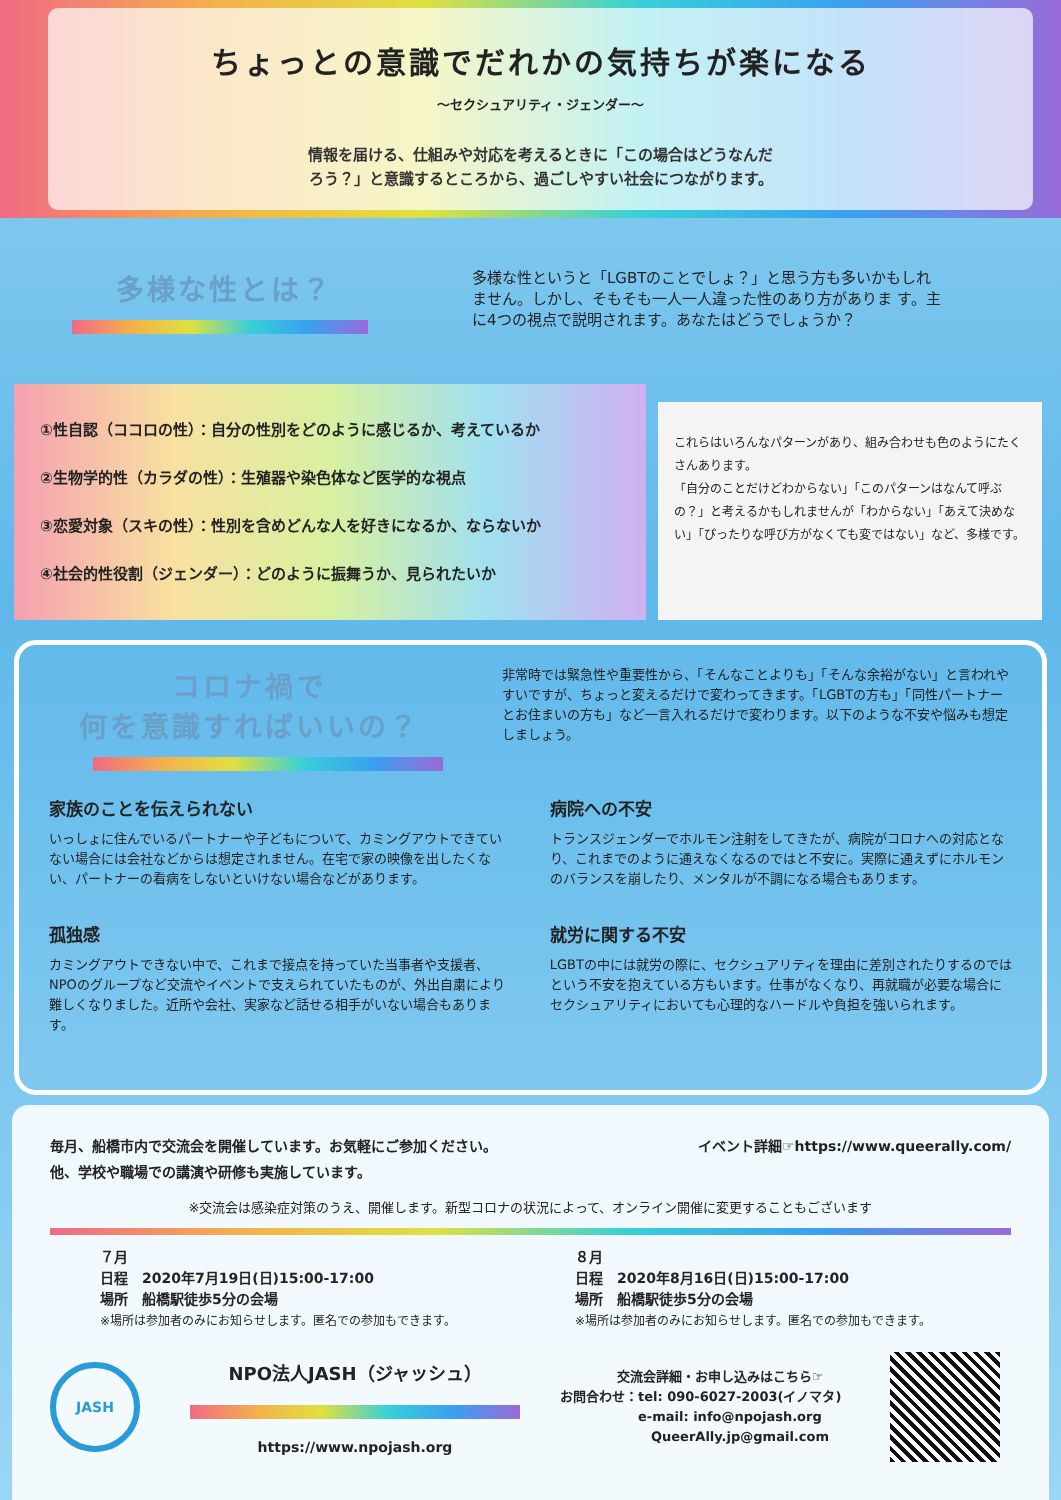ちょっとの意識でだれかの気持ちが楽になる
〜セクシュアリティ・ジェンダー〜
情報を届ける、仕組みや対応を考えるときに「この場合はどうなんだ
ろう？」と意識するところから、過ごしやすい社会につながります。
多様な性とは？
多様な性というと「LGBTのことでしょ？」と思う方も多いかもしれません。しかし、そもそも一人一人違った性のあり方がありま す。主に4つの視点で説明されます。あなたはどうでしょうか？
①性自認（ココロの性）：自分の性別をどのように感じるか、考えているか
②生物学的性（カラダの性）：生殖器や染色体など医学的な視点
③恋愛対象（スキの性）：性別を含めどんな人を好きになるか、ならないか
④社会的性役割（ジェンダー）：どのように振舞うか、見られたいか
これらはいろんなパターンがあり、組み合わせも色のようにたくさんあります。
「自分のことだけどわからない」「このパターンはなんて呼ぶの？」と考えるかもしれませんが「わからない」「あえて決めない」「ぴったりな呼び方がなくても変ではない」など、多様です。
コロナ禍で
何を意識すればいいの？
非常時では緊急性や重要性から、「そんなことよりも」「そんな余裕がない」と言われやすいですが、ちょっと変えるだけで変わってきます。「LGBTの方も」「同性パートナーとお住まいの方も」など一言入れるだけで変わります。以下のような不安や悩みも想定しましょう。
家族のことを伝えられない
いっしょに住んでいるパートナーや子どもについて、カミングアウトできていない場合には会社などからは想定されません。在宅で家の映像を出したくない、パートナーの看病をしないといけない場合などがあります。
病院への不安
トランスジェンダーでホルモン注射をしてきたが、病院がコロナへの対応となり、これまでのように通えなくなるのではと不安に。実際に通えずにホルモンのバランスを崩したり、メンタルが不調になる場合もあります。
孤独感
カミングアウトできない中で、これまで接点を持っていた当事者や支援者、NPOのグループなど交流やイベントで支えられていたものが、外出自粛により難しくなりました。近所や会社、実家など話せる相手がいない場合もあります。
就労に関する不安
LGBTの中には就労の際に、セクシュアリティを理由に差別されたりするのではという不安を抱えている方もいます。仕事がなくなり、再就職が必要な場合にセクシュアリティにおいても心理的なハードルや負担を強いられます。
毎月、船橋市内で交流会を開催しています。お気軽にご参加ください。
他、学校や職場での講演や研修も実施しています。
イベント詳細☞https://www.queerally.com/
※交流会は感染症対策のうえ、開催します。新型コロナの状況によって、オンライン開催に変更することもございます
７月
日程　2020年7月19日(日)15:00-17:00
場所　船橋駅徒歩5分の会場
※場所は参加者のみにお知らせします。匿名での参加もできます。
８月
日程　2020年8月16日(日)15:00-17:00
場所　船橋駅徒歩5分の会場
※場所は参加者のみにお知らせします。匿名での参加もできます。
JASH
NPO法人JASH（ジャッシュ）
https://www.npojash.org
交流会詳細・お申し込みはこちら☞
お問合わせ：tel: 090-6027-2003(イノマタ)
　　　　　　e-mail: info@npojash.org
　　　　　　　QueerAlly.jp@gmail.com